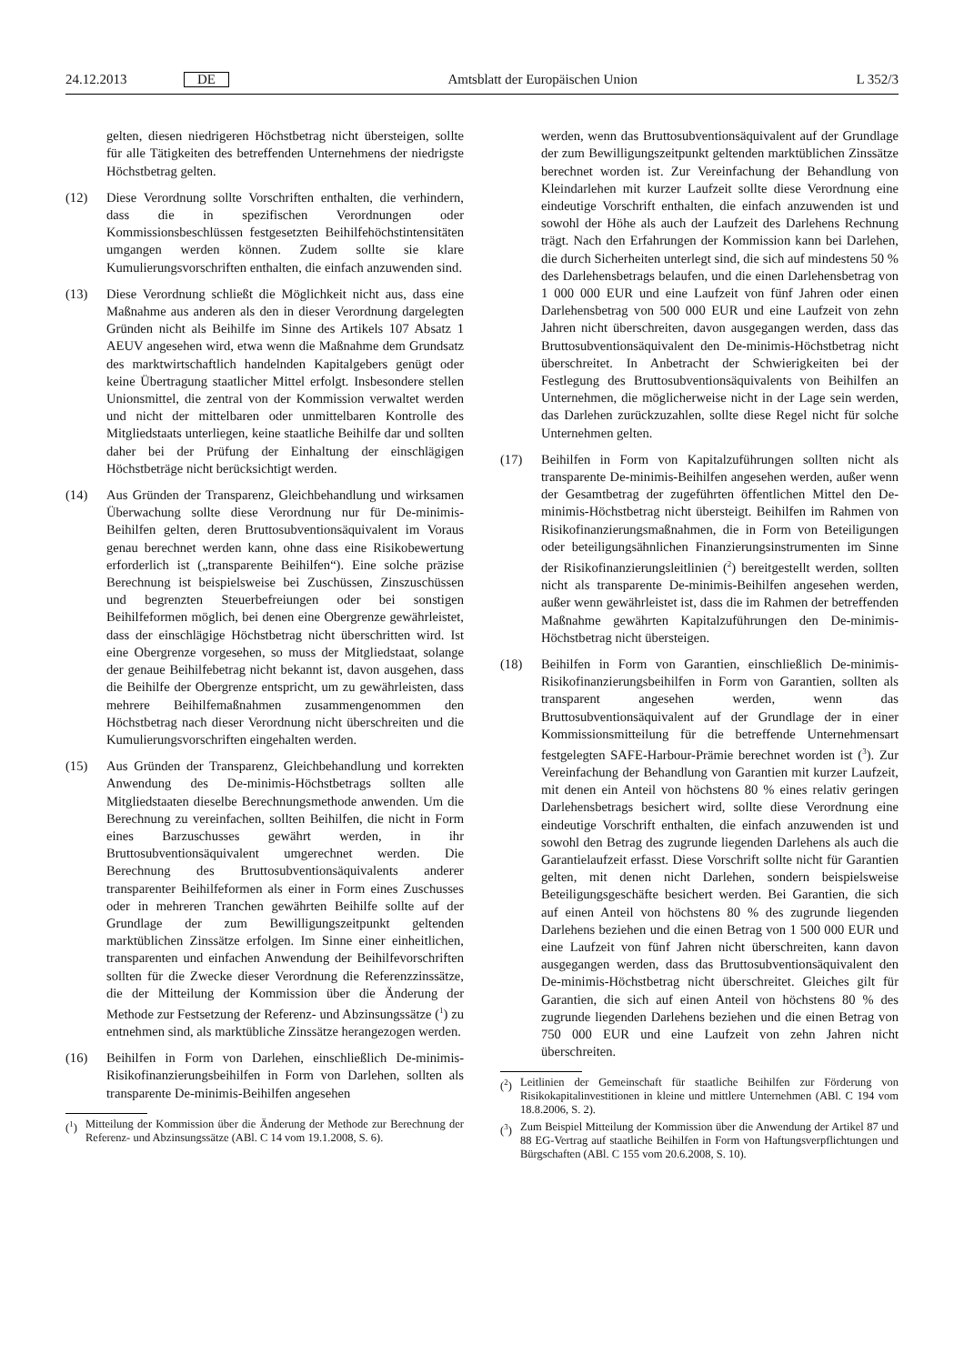24.12.2013 DE Amtsblatt der Europäischen Union L 352/3
gelten, diesen niedrigeren Höchstbetrag nicht übersteigen, sollte für alle Tätigkeiten des betreffenden Unternehmens der niedrigste Höchstbetrag gelten.
(12) Diese Verordnung sollte Vorschriften enthalten, die verhindern, dass die in spezifischen Verordnungen oder Kommissionsbeschlüssen festgesetzten Beihilfehöchstintensitäten umgangen werden können. Zudem sollte sie klare Kumulierungsvorschriften enthalten, die einfach anzuwenden sind.
(13) Diese Verordnung schließt die Möglichkeit nicht aus, dass eine Maßnahme aus anderen als den in dieser Verordnung dargelegten Gründen nicht als Beihilfe im Sinne des Artikels 107 Absatz 1 AEUV angesehen wird, etwa wenn die Maßnahme dem Grundsatz des marktwirtschaftlich handelnden Kapitalgebers genügt oder keine Übertragung staatlicher Mittel erfolgt. Insbesondere stellen Unionsmittel, die zentral von der Kommission verwaltet werden und nicht der mittelbaren oder unmittelbaren Kontrolle des Mitgliedstaats unterliegen, keine staatliche Beihilfe dar und sollten daher bei der Prüfung der Einhaltung der einschlägigen Höchstbeträge nicht berücksichtigt werden.
(14) Aus Gründen der Transparenz, Gleichbehandlung und wirksamen Überwachung sollte diese Verordnung nur für De-minimis-Beihilfen gelten, deren Bruttosubventionsäquivalent im Voraus genau berechnet werden kann, ohne dass eine Risikobewertung erforderlich ist („transparente Beihilfen“). Eine solche präzise Berechnung ist beispielsweise bei Zuschüssen, Zinszuschüssen und begrenzten Steuerbefreiungen oder bei sonstigen Beihilfeformen möglich, bei denen eine Obergrenze gewährleistet, dass der einschlägige Höchstbetrag nicht überschritten wird. Ist eine Obergrenze vorgesehen, so muss der Mitgliedstaat, solange der genaue Beihilfebetrag nicht bekannt ist, davon ausgehen, dass die Beihilfe der Obergrenze entspricht, um zu gewährleisten, dass mehrere Beihilfemaßnahmen zusammengenommen den Höchstbetrag nach dieser Verordnung nicht überschreiten und die Kumulierungsvorschriften eingehalten werden.
(15) Aus Gründen der Transparenz, Gleichbehandlung und korrekten Anwendung des De-minimis-Höchstbetrags sollten alle Mitgliedstaaten dieselbe Berechnungsmethode anwenden. Um die Berechnung zu vereinfachen, sollten Beihilfen, die nicht in Form eines Barzuschusses gewährt werden, in ihr Bruttosubventionsäquivalent umgerechnet werden. Die Berechnung des Bruttosubventionsäquivalents anderer transparenter Beihilfeformen als einer in Form eines Zuschusses oder in mehreren Tranchen gewährten Beihilfe sollte auf der Grundlage der zum Bewilligungszeitpunkt geltenden marktüblichen Zinssätze erfolgen. Im Sinne einer einheitlichen, transparenten und einfachen Anwendung der Beihilfevorschriften sollten für die Zwecke dieser Verordnung die Referenzzinssätze, die der Mitteilung der Kommission über die Änderung der Methode zur Festsetzung der Referenz- und Abzinsungssätze (<sup>1</sup>) zu entnehmen sind, als marktübliche Zinssätze herangezogen werden.
(16) Beihilfen in Form von Darlehen, einschließlich De-minimis-Risikofinanzierungsbeihilfen in Form von Darlehen, sollten als transparente De-minimis-Beihilfen angesehen
(<sup>1</sup>) Mitteilung der Kommission über die Änderung der Methode zur Berechnung der Referenz- und Abzinsungssätze (ABl. C 14 vom 19.1.2008, S. 6).
werden, wenn das Bruttosubventionsäquivalent auf der Grundlage der zum Bewilligungszeitpunkt geltenden marktüblichen Zinssätze berechnet worden ist. Zur Vereinfachung der Behandlung von Kleindarlehen mit kurzer Laufzeit sollte diese Verordnung eine eindeutige Vorschrift enthalten, die einfach anzuwenden ist und sowohl der Höhe als auch der Laufzeit des Darlehens Rechnung trägt. Nach den Erfahrungen der Kommission kann bei Darlehen, die durch Sicherheiten unterlegt sind, die sich auf mindestens 50 % des Darlehensbetrags belaufen, und die einen Darlehensbetrag von 1 000 000 EUR und eine Laufzeit von fünf Jahren oder einen Darlehensbetrag von 500 000 EUR und eine Laufzeit von zehn Jahren nicht überschreiten, davon ausgegangen werden, dass das Bruttosubventionsäquivalent den De-minimis-Höchstbetrag nicht überschreitet. In Anbetracht der Schwierigkeiten bei der Festlegung des Bruttosubventionsäquivalents von Beihilfen an Unternehmen, die möglicherweise nicht in der Lage sein werden, das Darlehen zurückzuzahlen, sollte diese Regel nicht für solche Unternehmen gelten.
(17) Beihilfen in Form von Kapitalzuführungen sollten nicht als transparente De-minimis-Beihilfen angesehen werden, außer wenn der Gesamtbetrag der zugeführten öffentlichen Mittel den De-minimis-Höchstbetrag nicht übersteigt. Beihilfen im Rahmen von Risikofinanzierungsmaßnahmen, die in Form von Beteiligungen oder beteiligungsähnlichen Finanzierungsinstrumenten im Sinne der Risikofinanzierungsleitlinien (<sup>2</sup>) bereitgestellt werden, sollten nicht als transparente De-minimis-Beihilfen angesehen werden, außer wenn gewährleistet ist, dass die im Rahmen der betreffenden Maßnahme gewährten Kapitalzuführungen den De-minimis-Höchstbetrag nicht übersteigen.
(18) Beihilfen in Form von Garantien, einschließlich De-minimis-Risikofinanzierungsbeihilfen in Form von Garantien, sollten als transparent angesehen werden, wenn das Bruttosubventionsäquivalent auf der Grundlage der in einer Kommissionsmitteilung für die betreffende Unternehmensart festgelegten SAFE-Harbour-Prämie berechnet worden ist (<sup>3</sup>). Zur Vereinfachung der Behandlung von Garantien mit kurzer Laufzeit, mit denen ein Anteil von höchstens 80 % eines relativ geringen Darlehensbetrags besichert wird, sollte diese Verordnung eine eindeutige Vorschrift enthalten, die einfach anzuwenden ist und sowohl den Betrag des zugrunde liegenden Darlehens als auch die Garantielaufzeit erfasst. Diese Vorschrift sollte nicht für Garantien gelten, mit denen nicht Darlehen, sondern beispielsweise Beteiligungsgeschäfte besichert werden. Bei Garantien, die sich auf einen Anteil von höchstens 80 % des zugrunde liegenden Darlehens beziehen und die einen Betrag von 1 500 000 EUR und eine Laufzeit von fünf Jahren nicht überschreiten, kann davon ausgegangen werden, dass das Bruttosubventionsäquivalent den De-minimis-Höchstbetrag nicht überschreitet. Gleiches gilt für Garantien, die sich auf einen Anteil von höchstens 80 % des zugrunde liegenden Darlehens beziehen und die einen Betrag von 750 000 EUR und eine Laufzeit von zehn Jahren nicht überschreiten.
(<sup>2</sup>) Leitlinien der Gemeinschaft für staatliche Beihilfen zur Förderung von Risikokapitalinvestitionen in kleine und mittlere Unternehmen (ABl. C 194 vom 18.8.2006, S. 2).
(<sup>3</sup>) Zum Beispiel Mitteilung der Kommission über die Anwendung der Artikel 87 und 88 EG-Vertrag auf staatliche Beihilfen in Form von Haftungsverpflichtungen und Bürgschaften (ABl. C 155 vom 20.6.2008, S. 10).